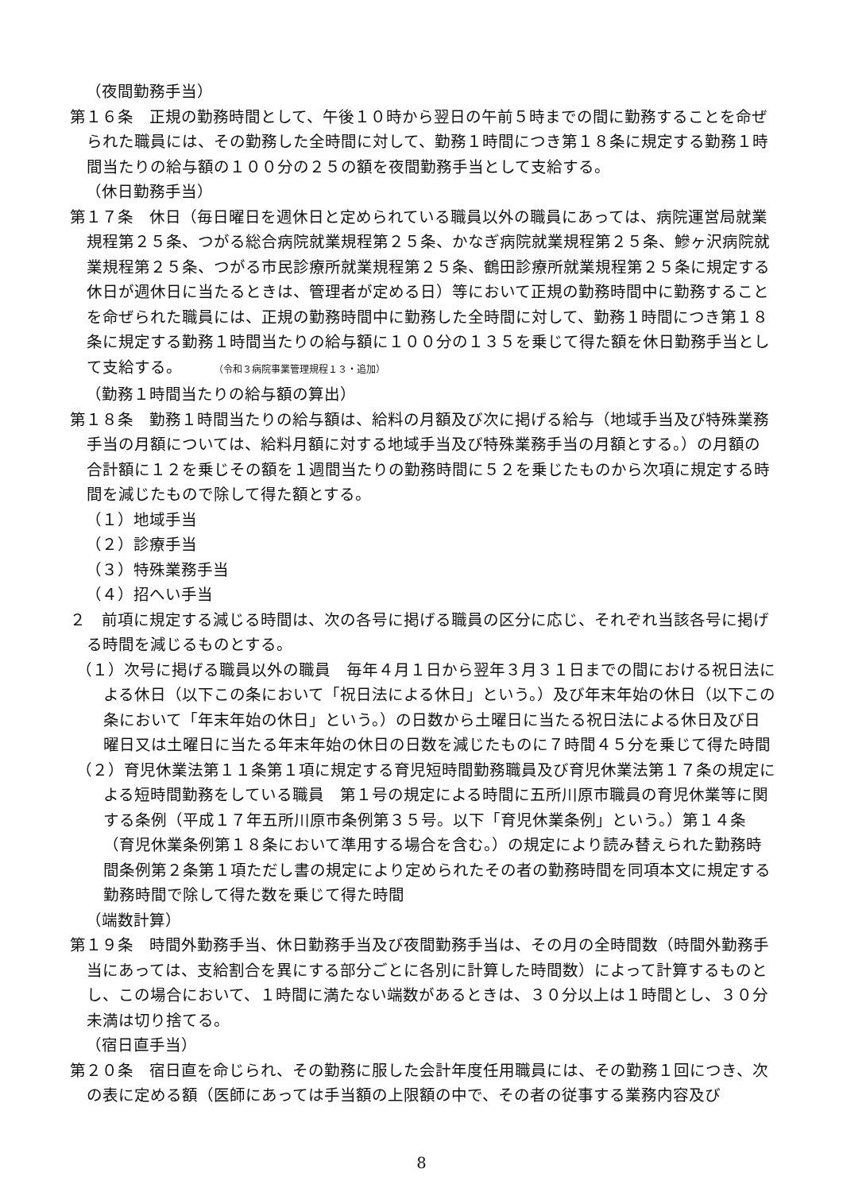（夜間勤務手当）
第１６条　正規の勤務時間として、午後１０時から翌日の午前５時までの間に勤務することを命ぜられた職員には、その勤務した全時間に対して、勤務１時間につき第１８条に規定する勤務１時間当たりの給与額の１００分の２５の額を夜間勤務手当として支給する。
（休日勤務手当）
第１７条　休日（毎日曜日を週休日と定められている職員以外の職員にあっては、病院運営局就業規程第２５条、つがる総合病院就業規程第２５条、かなぎ病院就業規程第２５条、鰺ヶ沢病院就業規程第２５条、つがる市民診療所就業規程第２５条、鶴田診療所就業規程第２５条に規定する休日が週休日に当たるときは、管理者が定める日）等において正規の勤務時間中に勤務することを命ぜられた職員には、正規の勤務時間中に勤務した全時間に対して、勤務１時間につき第１８条に規定する勤務１時間当たりの給与額に１００分の１３５を乗じて得た額を休日勤務手当として支給する。 （令和３病院事業管理規程１３・追加）
（勤務１時間当たりの給与額の算出）
第１８条　勤務１時間当たりの給与額は、給料の月額及び次に掲げる給与（地域手当及び特殊業務手当の月額については、給料月額に対する地域手当及び特殊業務手当の月額とする。）の月額の合計額に１２を乗じその額を１週間当たりの勤務時間に５２を乗じたものから次項に規定する時間を減じたもので除して得た額とする。
（１）地域手当
（２）診療手当
（３）特殊業務手当
（４）招へい手当
２　前項に規定する減じる時間は、次の各号に掲げる職員の区分に応じ、それぞれ当該各号に掲げる時間を減じるものとする。
（１）次号に掲げる職員以外の職員　毎年４月１日から翌年３月３１日までの間における祝日法による休日（以下この条において「祝日法による休日」という。）及び年末年始の休日（以下この条において「年末年始の休日」という。）の日数から土曜日に当たる祝日法による休日及び日曜日又は土曜日に当たる年末年始の休日の日数を減じたものに７時間４５分を乗じて得た時間
（２）育児休業法第１１条第１項に規定する育児短時間勤務職員及び育児休業法第１７条の規定による短時間勤務をしている職員　第１号の規定による時間に五所川原市職員の育児休業等に関する条例（平成１７年五所川原市条例第３５号。以下「育児休業条例」という。）第１４条（育児休業条例第１８条において準用する場合を含む。）の規定により読み替えられた勤務時間条例第２条第１項ただし書の規定により定められたその者の勤務時間を同項本文に規定する勤務時間で除して得た数を乗じて得た時間
（端数計算）
第１９条　時間外勤務手当、休日勤務手当及び夜間勤務手当は、その月の全時間数（時間外勤務手当にあっては、支給割合を異にする部分ごとに各別に計算した時間数）によって計算するものとし、この場合において、１時間に満たない端数があるときは、３０分以上は１時間とし、３０分未満は切り捨てる。
（宿日直手当）
第２０条　宿日直を命じられ、その勤務に服した会計年度任用職員には、その勤務１回につき、次の表に定める額（医師にあっては手当額の上限額の中で、その者の従事する業務内容及び
8